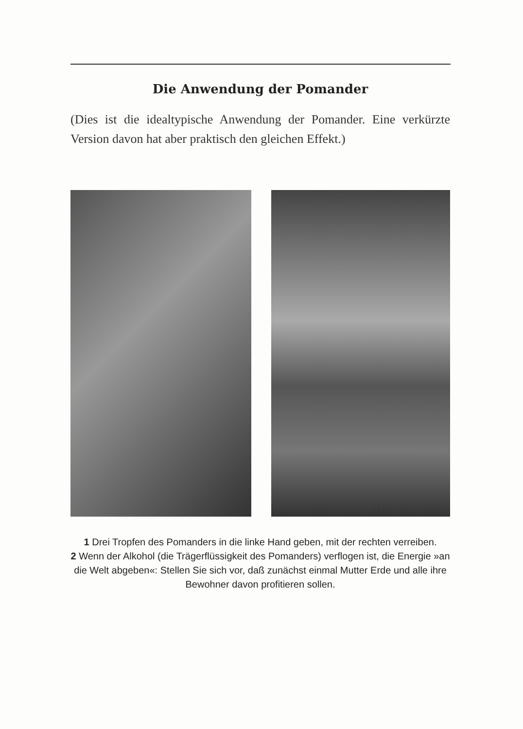Die Anwendung der Pomander
(Dies ist die idealtypische Anwendung der Pomander. Eine verkürzte Version davon hat aber praktisch den gleichen Effekt.)
1 Drei Tropfen des Pomanders in die linke Hand geben, mit der rechten verreiben.
2 Wenn der Alkohol (die Trägerflüssigkeit des Pomanders) verflogen ist, die Energie »an die Welt abgeben«: Stellen Sie sich vor, daß zunächst einmal Mutter Erde und alle ihre Bewohner davon profitieren sollen.